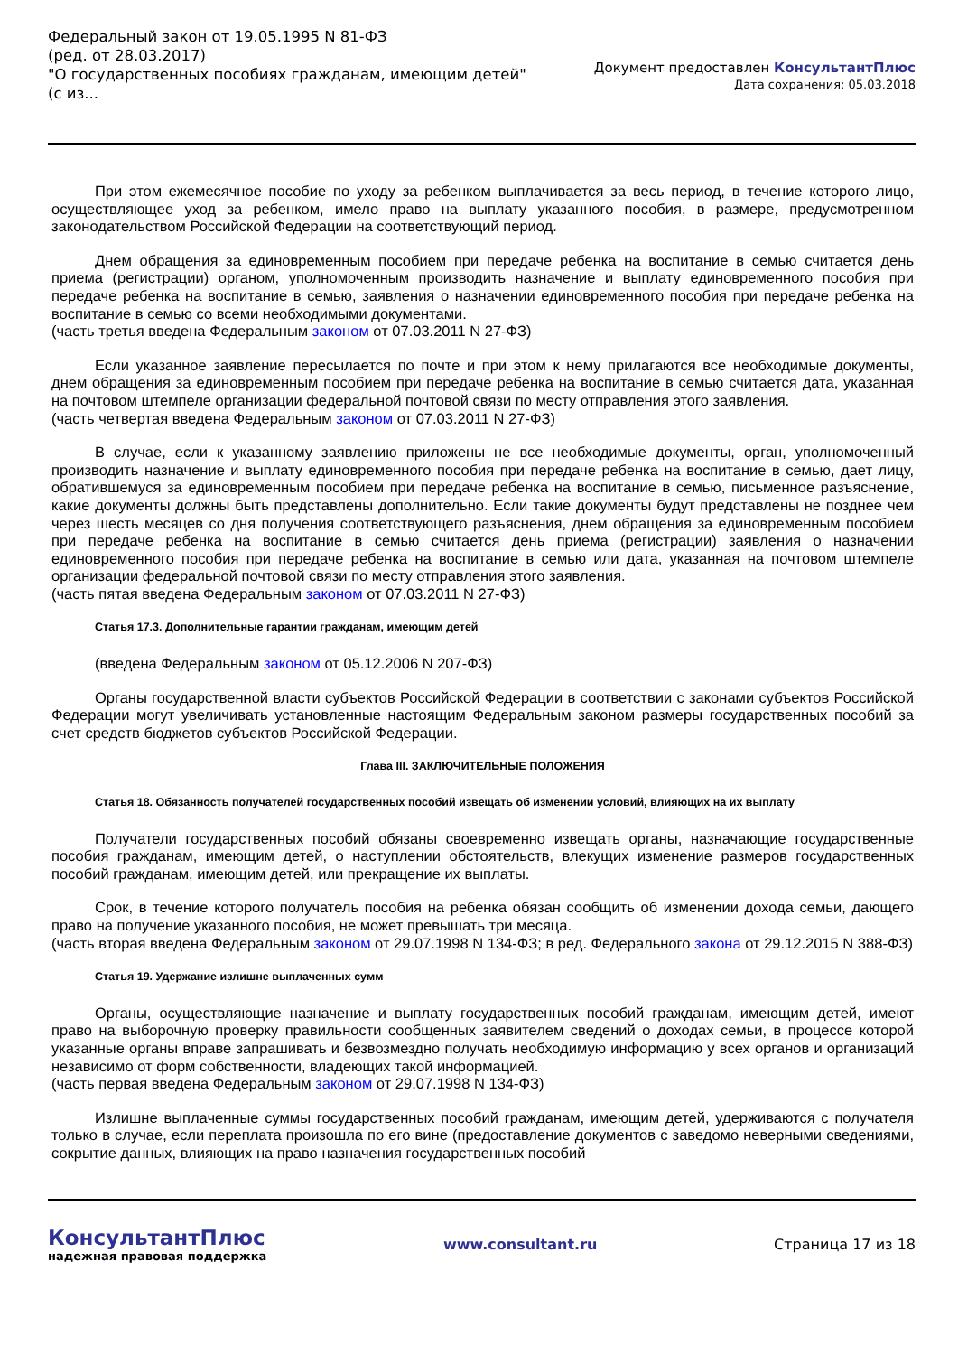Федеральный закон от 19.05.1995 N 81-ФЗ
(ред. от 28.03.2017)
"О государственных пособиях гражданам, имеющим детей"
(с из...
Документ предоставлен КонсультантПлюс
Дата сохранения: 05.03.2018
При этом ежемесячное пособие по уходу за ребенком выплачивается за весь период, в течение которого лицо, осуществляющее уход за ребенком, имело право на выплату указанного пособия, в размере, предусмотренном законодательством Российской Федерации на соответствующий период.
Днем обращения за единовременным пособием при передаче ребенка на воспитание в семью считается день приема (регистрации) органом, уполномоченным производить назначение и выплату единовременного пособия при передаче ребенка на воспитание в семью, заявления о назначении единовременного пособия при передаче ребенка на воспитание в семью со всеми необходимыми документами.
(часть третья введена Федеральным законом от 07.03.2011 N 27-ФЗ)
Если указанное заявление пересылается по почте и при этом к нему прилагаются все необходимые документы, днем обращения за единовременным пособием при передаче ребенка на воспитание в семью считается дата, указанная на почтовом штемпеле организации федеральной почтовой связи по месту отправления этого заявления.
(часть четвертая введена Федеральным законом от 07.03.2011 N 27-ФЗ)
В случае, если к указанному заявлению приложены не все необходимые документы, орган, уполномоченный производить назначение и выплату единовременного пособия при передаче ребенка на воспитание в семью, дает лицу, обратившемуся за единовременным пособием при передаче ребенка на воспитание в семью, письменное разъяснение, какие документы должны быть представлены дополнительно. Если такие документы будут представлены не позднее чем через шесть месяцев со дня получения соответствующего разъяснения, днем обращения за единовременным пособием при передаче ребенка на воспитание в семью считается день приема (регистрации) заявления о назначении единовременного пособия при передаче ребенка на воспитание в семью или дата, указанная на почтовом штемпеле организации федеральной почтовой связи по месту отправления этого заявления.
(часть пятая введена Федеральным законом от 07.03.2011 N 27-ФЗ)
Статья 17.3. Дополнительные гарантии гражданам, имеющим детей
(введена Федеральным законом от 05.12.2006 N 207-ФЗ)
Органы государственной власти субъектов Российской Федерации в соответствии с законами субъектов Российской Федерации могут увеличивать установленные настоящим Федеральным законом размеры государственных пособий за счет средств бюджетов субъектов Российской Федерации.
Глава III. ЗАКЛЮЧИТЕЛЬНЫЕ ПОЛОЖЕНИЯ
Статья 18. Обязанность получателей государственных пособий извещать об изменении условий, влияющих на их выплату
Получатели государственных пособий обязаны своевременно извещать органы, назначающие государственные пособия гражданам, имеющим детей, о наступлении обстоятельств, влекущих изменение размеров государственных пособий гражданам, имеющим детей, или прекращение их выплаты.
Срок, в течение которого получатель пособия на ребенка обязан сообщить об изменении дохода семьи, дающего право на получение указанного пособия, не может превышать три месяца.
(часть вторая введена Федеральным законом от 29.07.1998 N 134-ФЗ; в ред. Федерального закона от 29.12.2015 N 388-ФЗ)
Статья 19. Удержание излишне выплаченных сумм
Органы, осуществляющие назначение и выплату государственных пособий гражданам, имеющим детей, имеют право на выборочную проверку правильности сообщенных заявителем сведений о доходах семьи, в процессе которой указанные органы вправе запрашивать и безвозмездно получать необходимую информацию у всех органов и организаций независимо от форм собственности, владеющих такой информацией.
(часть первая введена Федеральным законом от 29.07.1998 N 134-ФЗ)
Излишне выплаченные суммы государственных пособий гражданам, имеющим детей, удерживаются с получателя только в случае, если переплата произошла по его вине (предоставление документов с заведомо неверными сведениями, сокрытие данных, влияющих на право назначения государственных пособий
КонсультантПлюс
надежная правовая поддержка
www.consultant.ru Страница 17 из 18